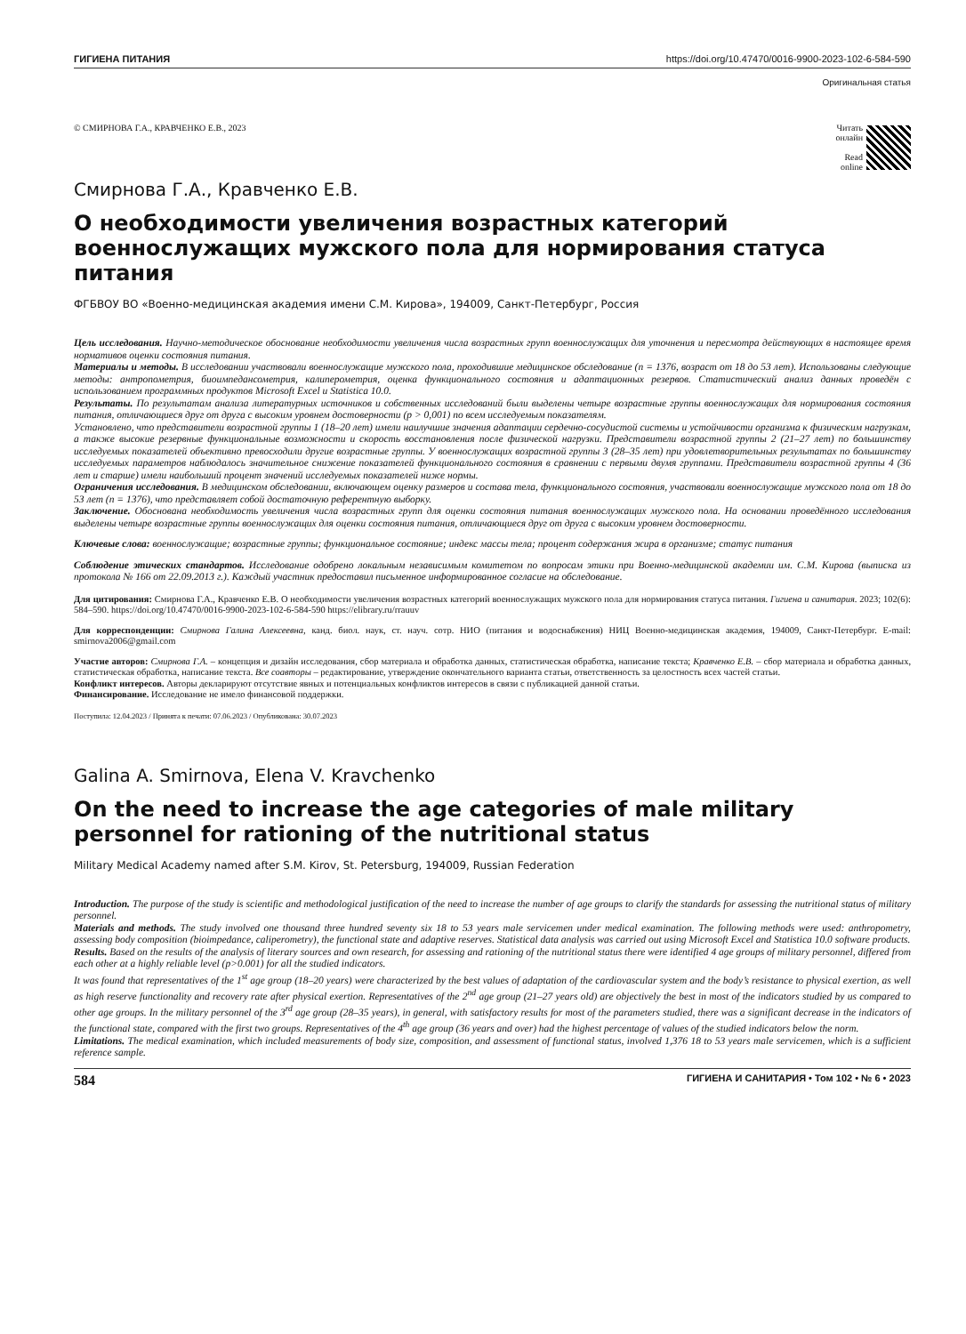ГИГИЕНА ПИТАНИЯ https://doi.org/10.47470/0016-9900-2023-102-6-584-590
Оригинальная статья
© СМИРНОВА Г.А., КРАВЧЕНКО Е.В., 2023
Читать
онлайн
Read
online
Смирнова Г.А., Кравченко Е.В.
О необходимости увеличения возрастных категорий военнослужащих мужского пола для нормирования статуса питания
ФГБВОУ ВО «Военно-медицинская академия имени С.М. Кирова», 194009, Санкт-Петербург, Россия
Цель исследования. Научно-методическое обоснование необходимости увеличения числа возрастных групп военнослужащих для уточнения и пересмотра действующих в настоящее время нормативов оценки состояния питания.
Материалы и методы. В исследовании участвовали военнослужащие мужского пола, проходившие медицинское обследование (n = 1376, возраст от 18 до 53 лет). Использованы следующие методы: антропометрия, биоимпедансометрия, калиперометрия, оценка функционального состояния и адаптационных резервов. Статистический анализ данных проведён с использованием программных продуктов Microsoft Excel и Statistica 10.0.
Результаты. По результатам анализа литературных источников и собственных исследований были выделены четыре возрастные группы военнослужащих для нормирования состояния питания, отличающиеся друг от друга с высоким уровнем достоверности (p > 0,001) по всем исследуемым показателям.
Установлено, что представители возрастной группы 1 (18–20 лет) имели наилучшие значения адаптации сердечно-сосудистой системы и устойчивости организма к физическим нагрузкам, а также высокие резервные функциональные возможности и скорость восстановления после физической нагрузки. Представители возрастной группы 2 (21–27 лет) по большинству исследуемых показателей объективно превосходили другие возрастные группы. У военнослужащих возрастной группы 3 (28–35 лет) при удовлетворительных результатах по большинству исследуемых параметров наблюдалось значительное снижение показателей функционального состояния в сравнении с первыми двумя группами. Представители возрастной группы 4 (36 лет и старше) имели наибольший процент значений исследуемых показателей ниже нормы.
Ограничения исследования. В медицинском обследовании, включающем оценку размеров и состава тела, функционального состояния, участвовали военнослужащие мужского пола от 18 до 53 лет (n = 1376), что представляет собой достаточную референтную выборку.
Заключение. Обоснована необходимость увеличения числа возрастных групп для оценки состояния питания военнослужащих мужского пола. На основании проведённого исследования выделены четыре возрастные группы военнослужащих для оценки состояния питания, отличающиеся друг от друга с высоким уровнем достоверности.
Ключевые слова: военнослужащие; возрастные группы; функциональное состояние; индекс массы тела; процент содержания жира в организме; статус питания
Соблюдение этических стандартов. Исследование одобрено локальным независимым комитетом по вопросам этики при Военно-медицинской академии им. С.М. Кирова (выписка из протокола № 166 от 22.09.2013 г.). Каждый участник предоставил письменное информированное согласие на обследование.
Для цитирования: Смирнова Г.А., Кравченко Е.В. О необходимости увеличения возрастных категорий военнослужащих мужского пола для нормирования статуса питания. Гигиена и санитария. 2023; 102(6): 584–590. https://doi.org/10.47470/0016-9900-2023-102-6-584-590 https://elibrary.ru/rrauuv
Для корреспонденции: Смирнова Галина Алексеевна, канд. биол. наук, ст. науч. сотр. НИО (питания и водоснабжения) НИЦ Военно-медицинская академия, 194009, Санкт-Петербург. E-mail: smirnova2006@gmail.com
Участие авторов: Смирнова Г.А. – концепция и дизайн исследования, сбор материала и обработка данных, статистическая обработка, написание текста; Кравченко Е.В. – сбор материала и обработка данных, статистическая обработка, написание текста. Все соавторы – редактирование, утверждение окончательного варианта статьи, ответственность за целостность всех частей статьи.
Конфликт интересов. Авторы декларируют отсутствие явных и потенциальных конфликтов интересов в связи с публикацией данной статьи.
Финансирование. Исследование не имело финансовой поддержки.
Поступила: 12.04.2023 / Принята к печати: 07.06.2023 / Опубликована: 30.07.2023
Galina A. Smirnova, Elena V. Kravchenko
On the need to increase the age categories of male military personnel for rationing of the nutritional status
Military Medical Academy named after S.M. Kirov, St. Petersburg, 194009, Russian Federation
Introduction. The purpose of the study is scientific and methodological justification of the need to increase the number of age groups to clarify the standards for assessing the nutritional status of military personnel.
Materials and methods. The study involved one thousand three hundred seventy six 18 to 53 years male servicemen under medical examination. The following methods were used: anthropometry, assessing body composition (bioimpedance, caliperometry), the functional state and adaptive reserves. Statistical data analysis was carried out using Microsoft Excel and Statistica 10.0 software products.
Results. Based on the results of the analysis of literary sources and own research, for assessing and rationing of the nutritional status there were identified 4 age groups of military personnel, differed from each other at a highly reliable level (p>0.001) for all the studied indicators.
It was found that representatives of the 1<sup>st</sup> age group (18–20 years) were characterized by the best values of adaptation of the cardiovascular system and the body’s resistance to physical exertion, as well as high reserve functionality and recovery rate after physical exertion. Representatives of the 2<sup>nd</sup> age group (21–27 years old) are objectively the best in most of the indicators studied by us compared to other age groups. In the military personnel of the 3<sup>rd</sup> age group (28–35 years), in general, with satisfactory results for most of the parameters studied, there was a significant decrease in the indicators of the functional state, compared with the first two groups. Representatives of the 4<sup>th</sup> age group (36 years and over) had the highest percentage of values of the studied indicators below the norm.
Limitations. The medical examination, which included measurements of body size, composition, and assessment of functional status, involved 1,376 18 to 53 years male servicemen, which is a sufficient reference sample.
584 ГИГИЕНА И САНИТАРИЯ • Том 102 • № 6 • 2023